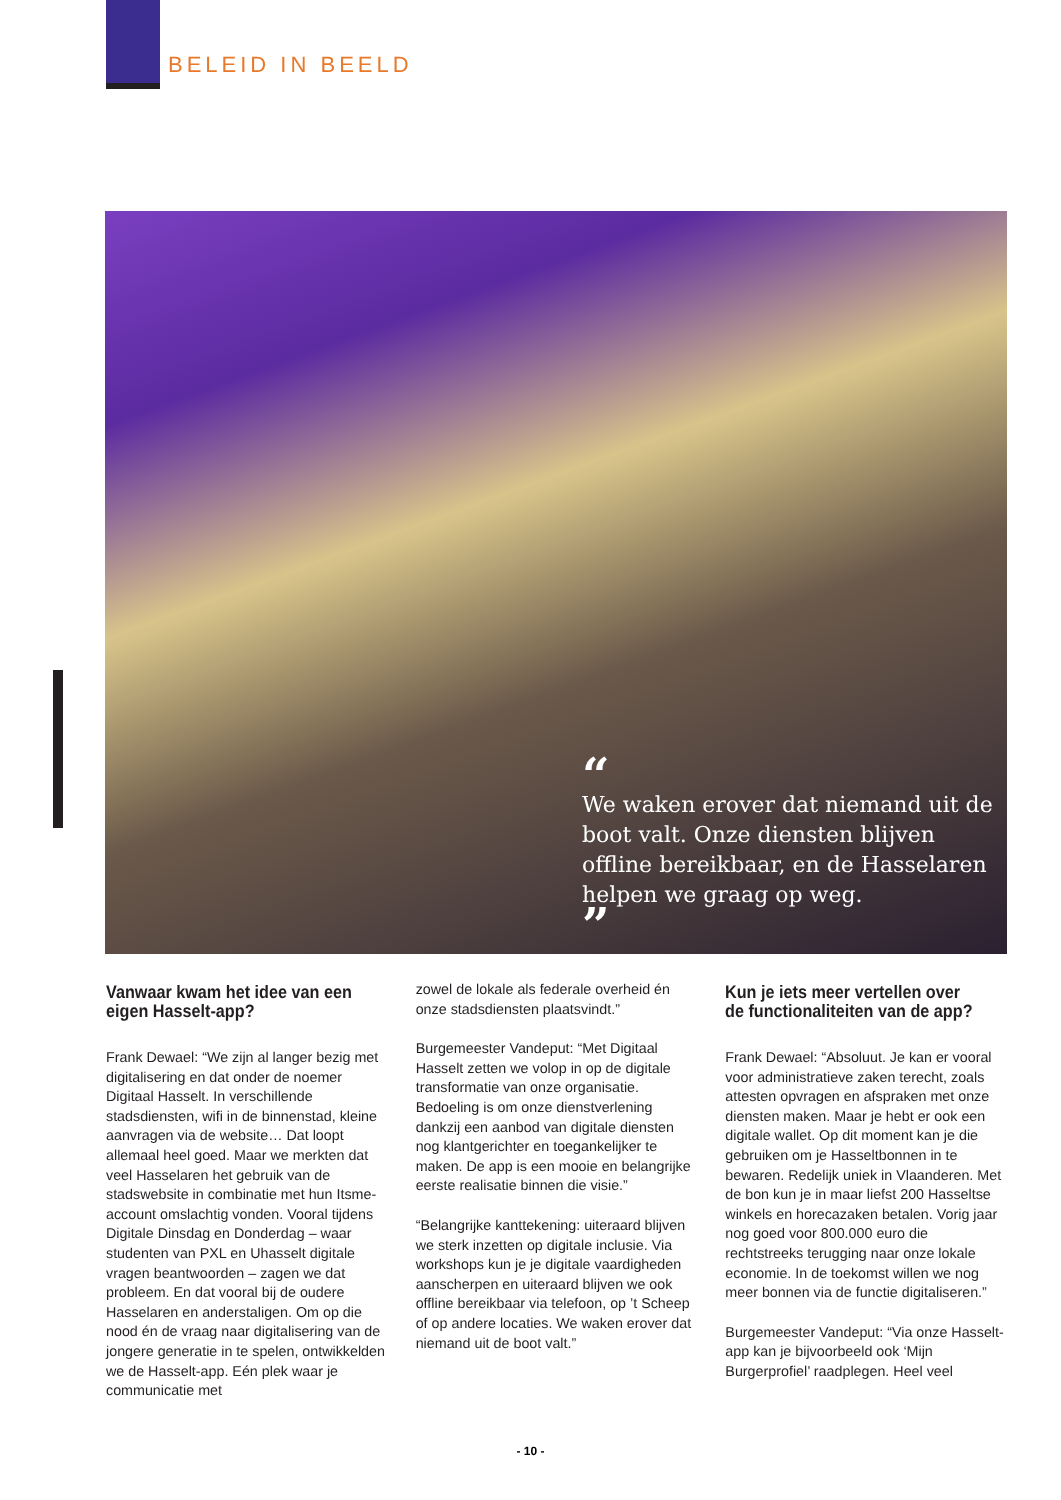BELEID IN BEELD
“
We waken erover dat niemand uit de boot valt. Onze diensten blijven offline bereikbaar, en de Hasselaren helpen we graag op weg.
”
Vanwaar kwam het idee van een eigen Hasselt-app?
Frank Dewael: “We zijn al langer bezig met digitalisering en dat onder de noemer Digitaal Hasselt. In verschil­lende stadsdiensten, wifi in de binnen­stad, kleine aanvragen via de website… Dat loopt allemaal heel goed. Maar we merkten dat veel Hasselaren het gebruik van de stadswebsite in combinatie met hun Itsme-account omslachtig vonden. Vooral tijdens Digitale Dinsdag en Donderdag – waar studenten van PXL en Uhasselt digitale vragen beantwoorden – zagen we dat probleem. En dat vooral bij de oudere Hasselaren en andersta­ligen. Om op die nood én de vraag naar digitalisering van de jongere generatie in te spelen, ontwikkelden we de Hasselt-app. Eén plek waar je communicatie met
zowel de lokale als federale overheid én onze stadsdiensten plaatsvindt.”
Burgemeester Vandeput: “Met Digitaal Hasselt zetten we volop in op de digitale transformatie van onze organisatie. Bedoeling is om onze dienstverlening dankzij een aanbod van digitale diensten nog klantgerichter en toegankelijker te maken. De app is een mooie en belangrij­ke eerste realisatie binnen die visie.”
“Belangrijke kanttekening: uiteraard blijven we sterk inzetten op digitale inclusie. Via workshops kun je je digitale vaardigheden aanscherpen en uiteraard blijven we ook offline bereikbaar via telefoon, op ’t Scheep of op andere locaties. We waken erover dat niemand uit de boot valt.”
Kun je iets meer vertellen over de functionaliteiten van de app?
Frank Dewael: “Absoluut. Je kan er vooral voor administratieve zaken terecht, zoals attesten opvragen en afspraken met onze diensten maken. Maar je hebt er ook een digitale wallet. Op dit moment kan je die gebruiken om je Hasseltbonnen in te bewaren. Redelijk uniek in Vlaanderen. Met de bon kun je in maar liefst 200 Hasseltse winkels en horecazaken betalen. Vorig jaar nog goed voor 800.000 euro die rechtstreeks terugging naar onze lokale economie. In de toekomst willen we nog meer bonnen via de functie digitaliseren.”
Burgemeester Vandeput: “Via onze Hasselt-app kan je bijvoorbeeld ook ‘Mijn Burgerprofiel’ raadplegen. Heel veel
- 10 -